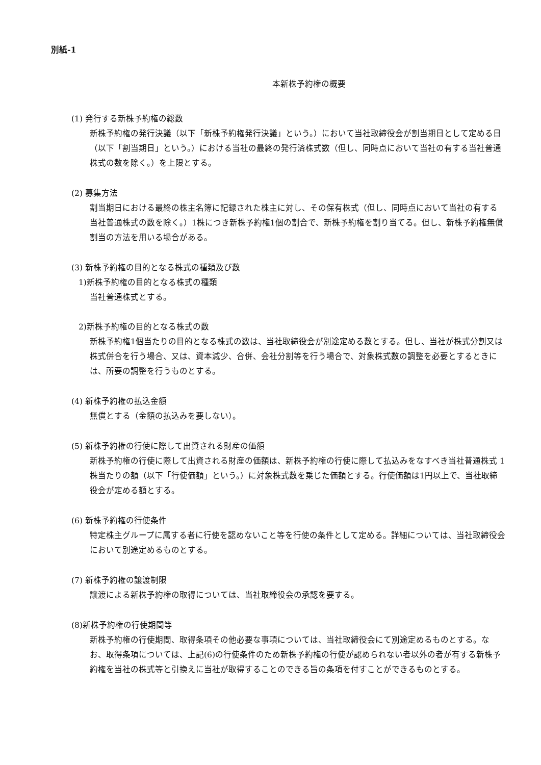別紙-1
本新株予約権の概要
(1) 発行する新株予約権の総数
新株予約権の発行決議（以下「新株予約権発行決議」という。）において当社取締役会が割当期日として定める日（以下「割当期日」という。）における当社の最終の発行済株式数（但し、同時点において当社の有する当社普通株式の数を除く。）を上限とする。
(2) 募集方法
割当期日における最終の株主名簿に記録された株主に対し、その保有株式（但し、同時点において当社の有する当社普通株式の数を除く。）1株につき新株予約権1個の割合で、新株予約権を割り当てる。但し、新株予約権無償割当の方法を用いる場合がある。
(3) 新株予約権の目的となる株式の種類及び数
1)新株予約権の目的となる株式の種類
当社普通株式とする。
2)新株予約権の目的となる株式の数
新株予約権1個当たりの目的となる株式の数は、当社取締役会が別途定める数とする。但し、当社が株式分割又は株式併合を行う場合、又は、資本減少、合併、会社分割等を行う場合で、対象株式数の調整を必要とするときには、所要の調整を行うものとする。
(4) 新株予約権の払込金額
無償とする（金額の払込みを要しない）。
(5) 新株予約権の行使に際して出資される財産の価額
新株予約権の行使に際して出資される財産の価額は、新株予約権の行使に際して払込みをなすべき当社普通株式 1 株当たりの額（以下「行使価額」という。）に対象株式数を乗じた価額とする。行使価額は1円以上で、当社取締役会が定める額とする。
(6) 新株予約権の行使条件
特定株主グループに属する者に行使を認めないこと等を行使の条件として定める。詳細については、当社取締役会において別途定めるものとする。
(7) 新株予約権の譲渡制限
譲渡による新株予約権の取得については、当社取締役会の承認を要する。
(8)新株予約権の行使期間等
新株予約権の行使期間、取得条項その他必要な事項については、当社取締役会にて別途定めるものとする。なお、取得条項については、上記(6)の行使条件のため新株予約権の行使が認められない者以外の者が有する新株予約権を当社の株式等と引換えに当社が取得することのできる旨の条項を付すことができるものとする。